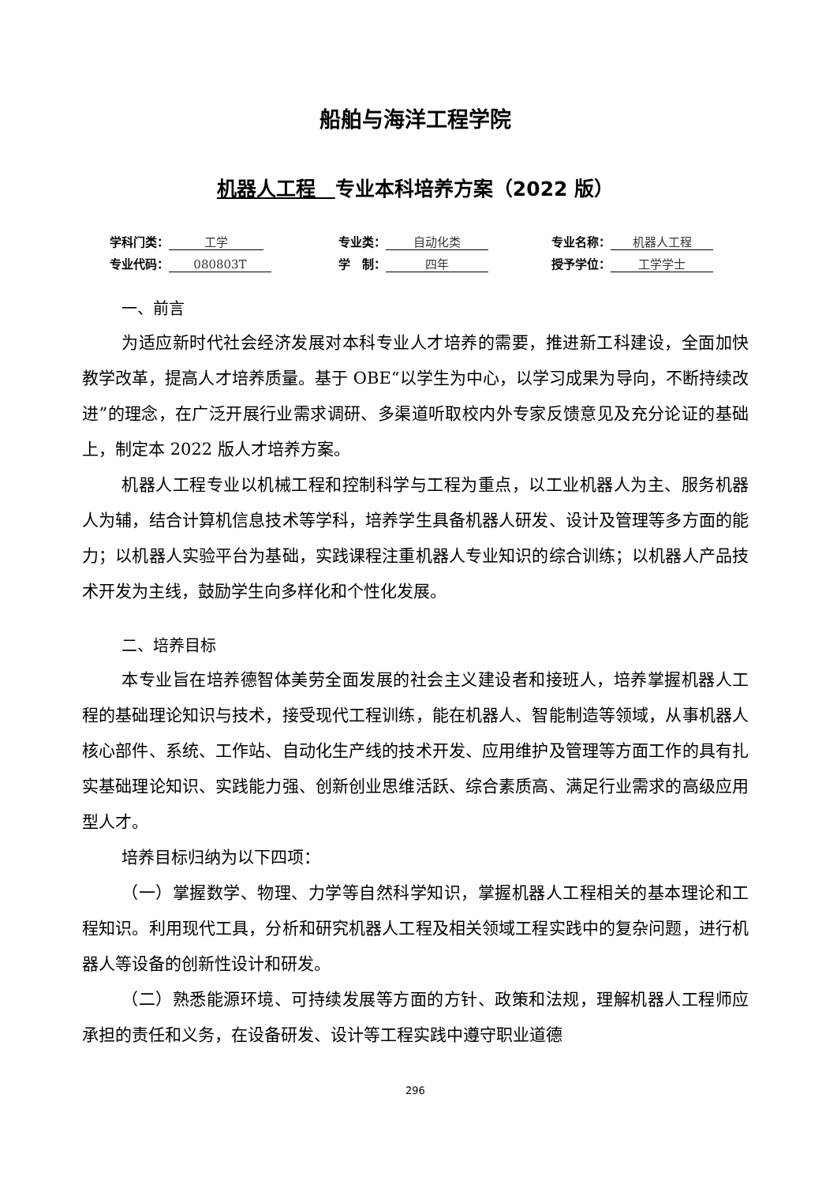船舶与海洋工程学院
机器人工程　专业本科培养方案（2022 版）
学科门类： 工学
专业类： 自动化类
专业名称： 机器人工程
专业代码： 080803T
学　制： 四年
授予学位： 工学学士
一、前言
为适应新时代社会经济发展对本科专业人才培养的需要，推进新工科建设，全面加快教学改革，提高人才培养质量。基于 OBE“以学生为中心，以学习成果为导向，不断持续改进”的理念，在广泛开展行业需求调研、多渠道听取校内外专家反馈意见及充分论证的基础上，制定本 2022 版人才培养方案。
机器人工程专业以机械工程和控制科学与工程为重点，以工业机器人为主、服务机器人为辅，结合计算机信息技术等学科，培养学生具备机器人研发、设计及管理等多方面的能力；以机器人实验平台为基础，实践课程注重机器人专业知识的综合训练；以机器人产品技术开发为主线，鼓励学生向多样化和个性化发展。
二、培养目标
本专业旨在培养德智体美劳全面发展的社会主义建设者和接班人，培养掌握机器人工程的基础理论知识与技术，接受现代工程训练，能在机器人、智能制造等领域，从事机器人核心部件、系统、工作站、自动化生产线的技术开发、应用维护及管理等方面工作的具有扎实基础理论知识、实践能力强、创新创业思维活跃、综合素质高、满足行业需求的高级应用型人才。
培养目标归纳为以下四项：
（一）掌握数学、物理、力学等自然科学知识，掌握机器人工程相关的基本理论和工程知识。利用现代工具，分析和研究机器人工程及相关领域工程实践中的复杂问题，进行机器人等设备的创新性设计和研发。
（二）熟悉能源环境、可持续发展等方面的方针、政策和法规，理解机器人工程师应承担的责任和义务，在设备研发、设计等工程实践中遵守职业道德
296